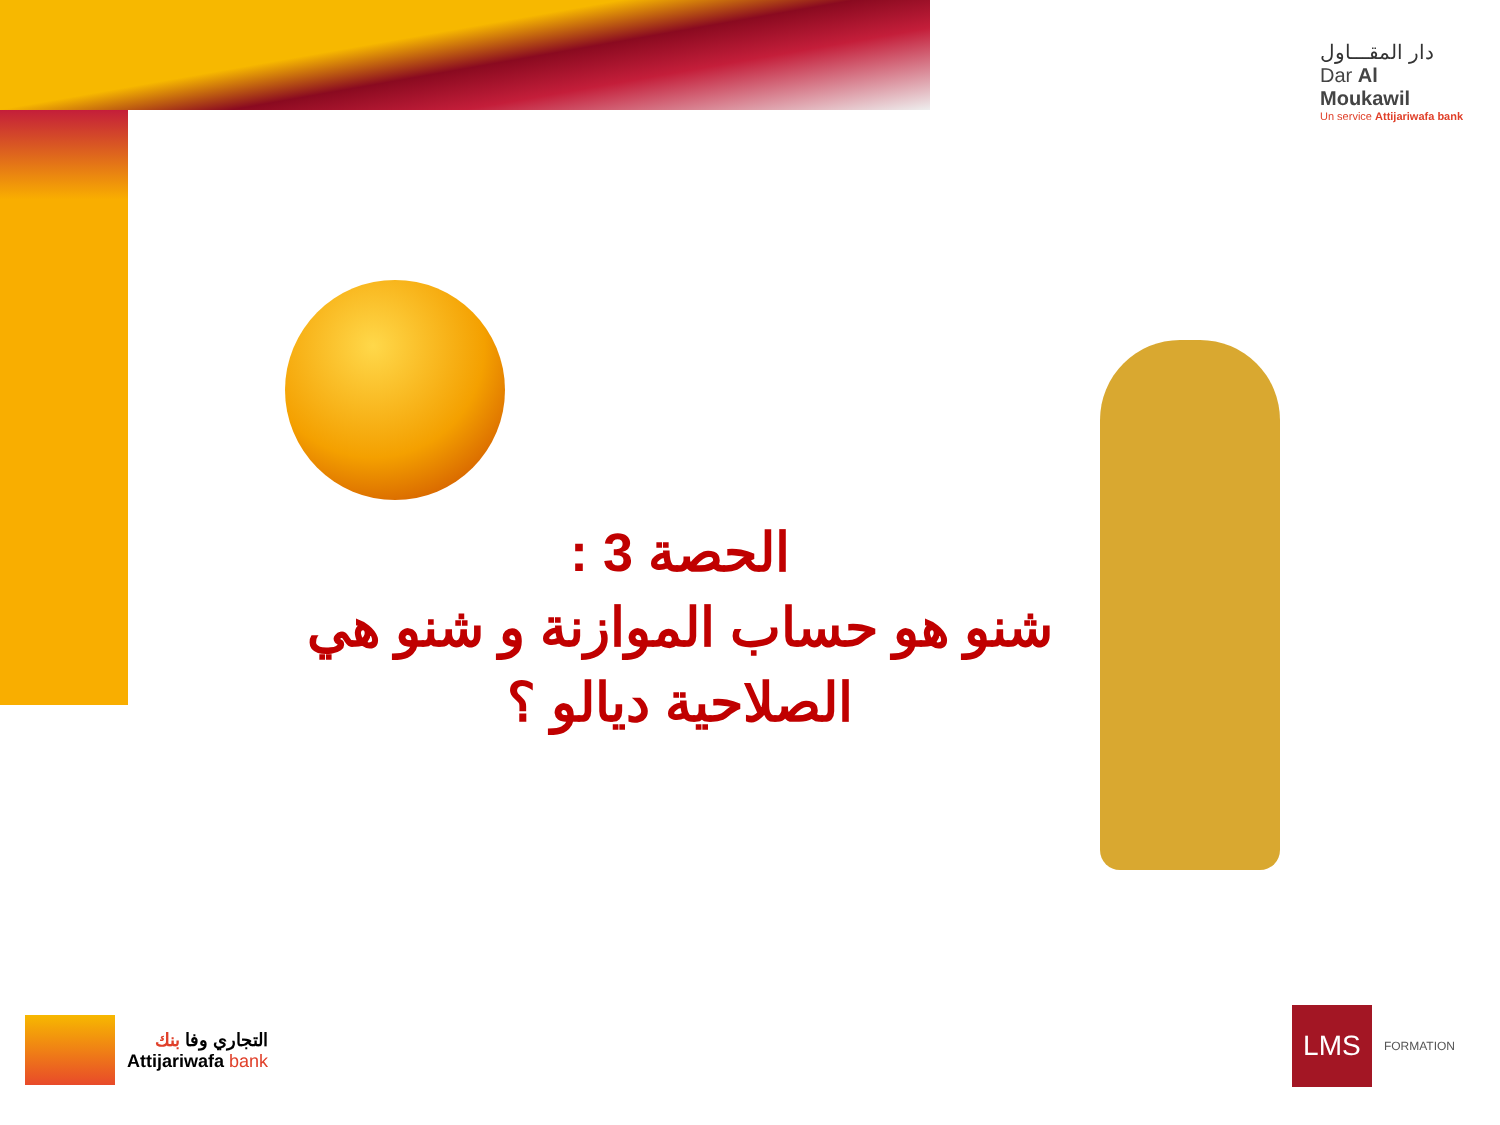دار المقـــاول
Dar Al Moukawil
Un service Attijariwafa bank
الحصة 3 :
شنو هو حساب الموازنة و شنو هي
الصلاحية ديالو ؟
التجاري وفا بنك
Attijariwafa bank
LMS
FORMATION